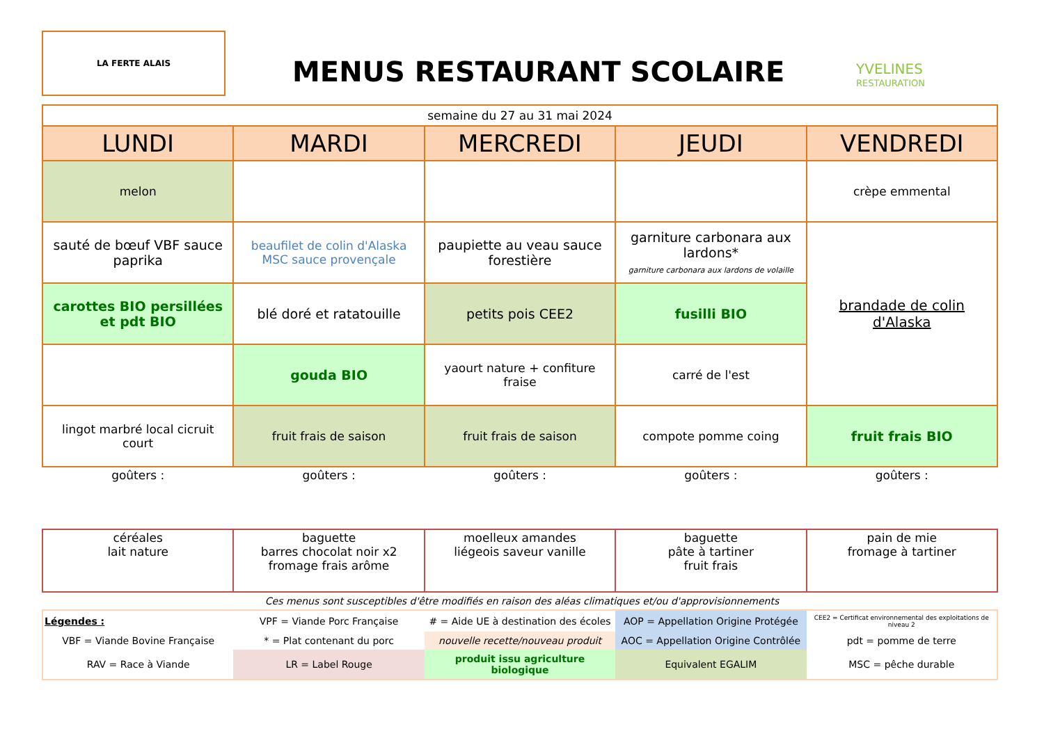LA FERTE ALAIS
MENUS RESTAURANT SCOLAIRE
YVELINES
RESTAURATION
| semaine du 27 au 31 mai 2024 | | | | |
| LUNDI | MARDI | MERCREDI | JEUDI | VENDREDI |
| melon | | | | crèpe emmental |
| sauté de bœuf VBF sauce paprika | beaufilet de colin d'Alaska MSC sauce provençale | paupiette au veau sauce forestière | garniture carbonara aux lardons* garniture carbonara aux lardons de volaille | brandade de colin d'Alaska |
| carottes BIO persillées et pdt BIO | blé doré et ratatouille | petits pois CEE2 | fusilli BIO | |
| | gouda BIO | yaourt nature + confiture fraise | carré de l'est | |
| lingot marbré local cicruit court | fruit frais de saison | fruit frais de saison | compote pomme coing | fruit frais BIO |
| goûters : | goûters : | goûters : | goûters : | goûters : |
| céréales lait nature | baguette barres chocolat noir x2 fromage frais arôme | moelleux amandes liégeois saveur vanille | baguette pâte à tartiner fruit frais | pain de mie fromage à tartiner |
Ces menus sont susceptibles d'être modifiés en raison des aléas climatiques et/ou d'approvisionnements
| Légendes : | VPF = Viande Porc Française | # = Aide UE à destination des écoles | AOP = Appellation Origine Protégée | CEE2 = Certificat environnemental des exploitations de niveau 2 |
| VBF = Viande Bovine Française | * = Plat contenant du porc | nouvelle recette/nouveau produit | AOC = Appellation Origine Contrôlée | pdt = pomme de terre |
| RAV = Race à Viande | LR = Label Rouge | produit issu agriculture biologique | Equivalent EGALIM | MSC = pêche durable |